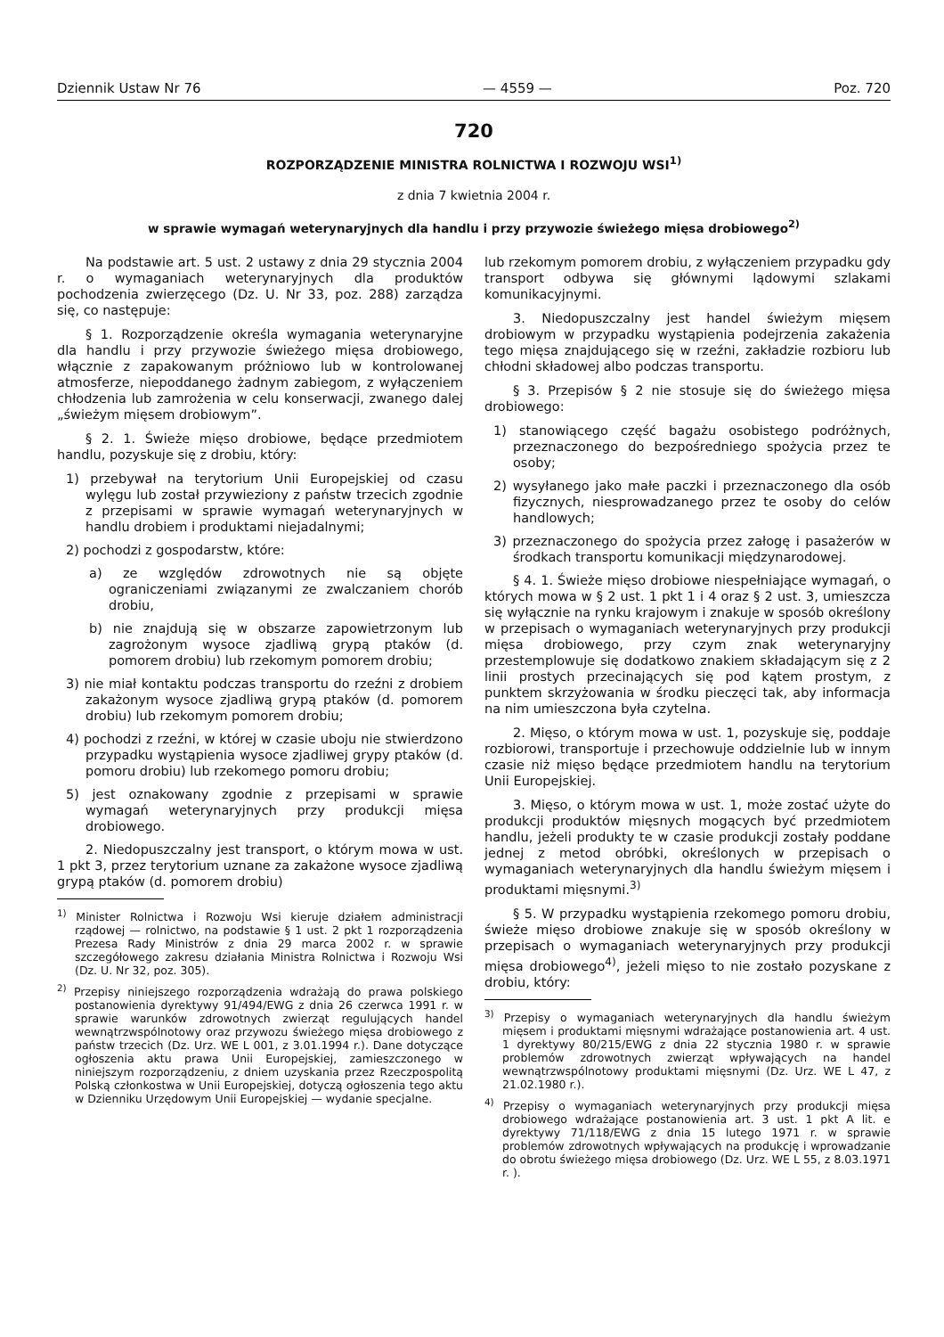Dziennik Ustaw Nr 76 — 4559 — Poz. 720
720
ROZPORZĄDZENIE MINISTRA ROLNICTWA I ROZWOJU WSI<sup>1)</sup>
z dnia 7 kwietnia 2004 r.
w sprawie wymagań weterynaryjnych dla handlu i przy przywozie świeżego mięsa drobiowego<sup>2)</sup>
Na podstawie art. 5 ust. 2 ustawy z dnia 29 stycznia 2004 r. o wymaganiach weterynaryjnych dla produktów pochodzenia zwierzęcego (Dz. U. Nr 33, poz. 288) zarządza się, co następuje:
§ 1. Rozporządzenie określa wymagania weterynaryjne dla handlu i przy przywozie świeżego mięsa drobiowego, włącznie z zapakowanym próżniowo lub w kontrolowanej atmosferze, niepoddanego żadnym zabiegom, z wyłączeniem chłodzenia lub zamrożenia w celu konserwacji, zwanego dalej „świeżym mięsem drobiowym”.
§ 2. 1. Świeże mięso drobiowe, będące przedmiotem handlu, pozyskuje się z drobiu, który:
1) przebywał na terytorium Unii Europejskiej od czasu wylęgu lub został przywieziony z państw trzecich zgodnie z przepisami w sprawie wymagań weterynaryjnych w handlu drobiem i produktami niejadalnymi;
2) pochodzi z gospodarstw, które:
a) ze względów zdrowotnych nie są objęte ograniczeniami związanymi ze zwalczaniem chorób drobiu,
b) nie znajdują się w obszarze zapowietrzonym lub zagrożonym wysoce zjadliwą grypą ptaków (d. pomorem drobiu) lub rzekomym pomorem drobiu;
3) nie miał kontaktu podczas transportu do rzeźni z drobiem zakażonym wysoce zjadliwą grypą ptaków (d. pomorem drobiu) lub rzekomym pomorem drobiu;
4) pochodzi z rzeźni, w której w czasie uboju nie stwierdzono przypadku wystąpienia wysoce zjadliwej grypy ptaków (d. pomoru drobiu) lub rzekomego pomoru drobiu;
5) jest oznakowany zgodnie z przepisami w sprawie wymagań weterynaryjnych przy produkcji mięsa drobiowego.
2. Niedopuszczalny jest transport, o którym mowa w ust. 1 pkt 3, przez terytorium uznane za zakażone wysoce zjadliwą grypą ptaków (d. pomorem drobiu)
<sup>1)</sup> Minister Rolnictwa i Rozwoju Wsi kieruje działem administracji rządowej — rolnictwo, na podstawie § 1 ust. 2 pkt 1 rozporządzenia Prezesa Rady Ministrów z dnia 29 marca 2002 r. w sprawie szczegółowego zakresu działania Ministra Rolnictwa i Rozwoju Wsi (Dz. U. Nr 32, poz. 305).
<sup>2)</sup> Przepisy niniejszego rozporządzenia wdrażają do prawa polskiego postanowienia dyrektywy 91/494/EWG z dnia 26 czerwca 1991 r. w sprawie warunków zdrowotnych zwierząt regulujących handel wewnątrzwspólnotowy oraz przywozu świeżego mięsa drobiowego z państw trzecich (Dz. Urz. WE L 001, z 3.01.1994 r.). Dane dotyczące ogłoszenia aktu prawa Unii Europejskiej, zamieszczonego w niniejszym rozporządzeniu, z dniem uzyskania przez Rzeczpospolitą Polską członkostwa w Unii Europejskiej, dotyczą ogłoszenia tego aktu w Dzienniku Urzędowym Unii Europejskiej — wydanie specjalne.
lub rzekomym pomorem drobiu, z wyłączeniem przypadku gdy transport odbywa się głównymi lądowymi szlakami komunikacyjnymi.
3. Niedopuszczalny jest handel świeżym mięsem drobiowym w przypadku wystąpienia podejrzenia zakażenia tego mięsa znajdującego się w rzeźni, zakładzie rozbioru lub chłodni składowej albo podczas transportu.
§ 3. Przepisów § 2 nie stosuje się do świeżego mięsa drobiowego:
1) stanowiącego część bagażu osobistego podróżnych, przeznaczonego do bezpośredniego spożycia przez te osoby;
2) wysyłanego jako małe paczki i przeznaczonego dla osób fizycznych, niesprowadzanego przez te osoby do celów handlowych;
3) przeznaczonego do spożycia przez załogę i pasażerów w środkach transportu komunikacji międzynarodowej.
§ 4. 1. Świeże mięso drobiowe niespełniające wymagań, o których mowa w § 2 ust. 1 pkt 1 i 4 oraz § 2 ust. 3, umieszcza się wyłącznie na rynku krajowym i znakuje w sposób określony w przepisach o wymaganiach weterynaryjnych przy produkcji mięsa drobiowego, przy czym znak weterynaryjny przestemplowuje się dodatkowo znakiem składającym się z 2 linii prostych przecinających się pod kątem prostym, z punktem skrzyżowania w środku pieczęci tak, aby informacja na nim umieszczona była czytelna.
2. Mięso, o którym mowa w ust. 1, pozyskuje się, poddaje rozbiorowi, transportuje i przechowuje oddzielnie lub w innym czasie niż mięso będące przedmiotem handlu na terytorium Unii Europejskiej.
3. Mięso, o którym mowa w ust. 1, może zostać użyte do produkcji produktów mięsnych mogących być przedmiotem handlu, jeżeli produkty te w czasie produkcji zostały poddane jednej z metod obróbki, określonych w przepisach o wymaganiach weterynaryjnych dla handlu świeżym mięsem i produktami mięsnymi.<sup>3)</sup>
§ 5. W przypadku wystąpienia rzekomego pomoru drobiu, świeże mięso drobiowe znakuje się w sposób określony w przepisach o wymaganiach weterynaryjnych przy produkcji mięsa drobiowego<sup>4)</sup>, jeżeli mięso to nie zostało pozyskane z drobiu, który:
<sup>3)</sup> Przepisy o wymaganiach weterynaryjnych dla handlu świeżym mięsem i produktami mięsnymi wdrażające postanowienia art. 4 ust. 1 dyrektywy 80/215/EWG z dnia 22 stycznia 1980 r. w sprawie problemów zdrowotnych zwierząt wpływających na handel wewnątrzwspólnotowy produktami mięsnymi (Dz. Urz. WE L 47, z 21.02.1980 r.).
<sup>4)</sup> Przepisy o wymaganiach weterynaryjnych przy produkcji mięsa drobiowego wdrażające postanowienia art. 3 ust. 1 pkt A lit. e dyrektywy 71/118/EWG z dnia 15 lutego 1971 r. w sprawie problemów zdrowotnych wpływających na produkcję i wprowadzanie do obrotu świeżego mięsa drobiowego (Dz. Urz. WE L 55, z 8.03.1971 r. ).